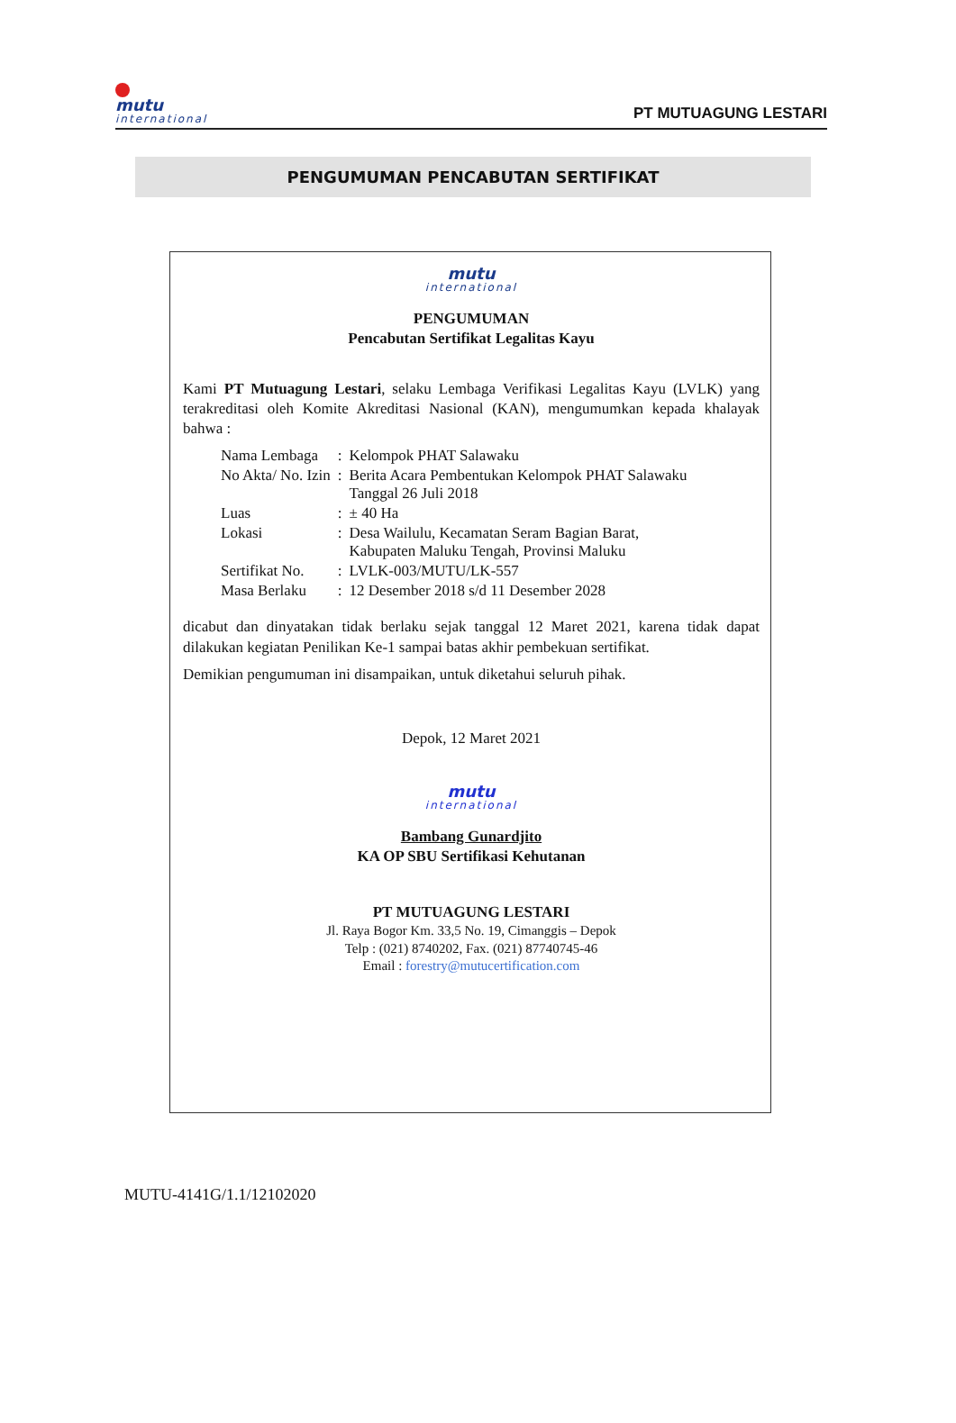mutu
international
PT MUTUAGUNG LESTARI
PENGUMUMAN PENCABUTAN SERTIFIKAT
mutu
international
PENGUMUMAN
Pencabutan Sertifikat Legalitas Kayu
Kami PT Mutuagung Lestari, selaku Lembaga Verifikasi Legalitas Kayu (LVLK) yang terakreditasi oleh Komite Akreditasi Nasional (KAN), mengumumkan kepada khalayak bahwa :
| Nama Lembaga | : | Kelompok PHAT Salawaku |
| No Akta/ No. Izin | : | Berita Acara Pembentukan Kelompok PHAT Salawaku Tanggal 26 Juli 2018 |
| Luas | : | ± 40 Ha |
| Lokasi | : | Desa Wailulu, Kecamatan Seram Bagian Barat, Kabupaten Maluku Tengah, Provinsi Maluku |
| Sertifikat No. | : | LVLK-003/MUTU/LK-557 |
| Masa Berlaku | : | 12 Desember 2018 s/d 11 Desember 2028 |
dicabut dan dinyatakan tidak berlaku sejak tanggal 12 Maret 2021, karena tidak dapat dilakukan kegiatan Penilikan Ke-1 sampai batas akhir pembekuan sertifikat.
Demikian pengumuman ini disampaikan, untuk diketahui seluruh pihak.
Depok, 12 Maret 2021
mutu
international
Bambang Gunardjito
KA OP SBU Sertifikasi Kehutanan
PT MUTUAGUNG LESTARI
Jl. Raya Bogor Km. 33,5 No. 19, Cimanggis – Depok
Telp : (021) 8740202, Fax. (021) 87740745-46
Email : forestry@mutucertification.com
MUTU-4141G/1.1/12102020